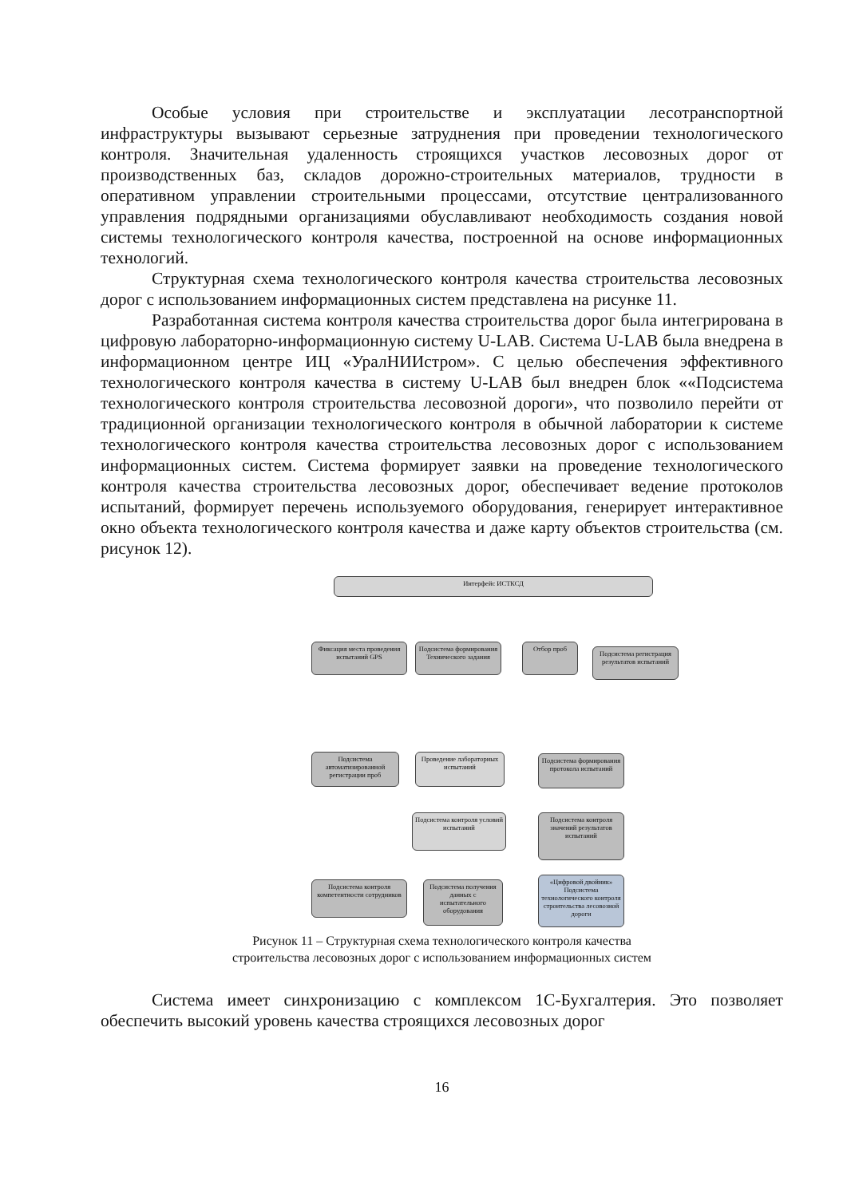Особые условия при строительстве и эксплуатации лесотранспортной инфраструктуры вызывают серьезные затруднения при проведении технологического контроля. Значительная удаленность строящихся участков лесовозных дорог от производственных баз, складов дорожно-строительных материалов, трудности в оперативном управлении строительными процессами, отсутствие централизованного управления подрядными организациями обуславливают необходимость создания новой системы технологического контроля качества, построенной на основе информационных технологий.
Структурная схема технологического контроля качества строительства лесовозных дорог с использованием информационных систем представлена на рисунке 11.
Разработанная система контроля качества строительства дорог была интегрирована в цифровую лабораторно-информационную систему U-LAB. Система U-LAB была внедрена в информационном центре ИЦ «УралНИИстром». С целью обеспечения эффективного технологического контроля качества в систему U-LAB был внедрен блок ««Подсистема технологического контроля строительства лесовозной дороги», что позволило перейти от традиционной организации технологического контроля в обычной лаборатории к системе технологического контроля качества строительства лесовозных дорог с использованием информационных систем. Система формирует заявки на проведение технологического контроля качества строительства лесовозных дорог, обеспечивает ведение протоколов испытаний, формирует перечень используемого оборудования, генерирует интерактивное окно объекта технологического контроля качества и даже карту объектов строительства (см. рисунок 12).
Интерфейс ИСТКСД
Фиксация места проведения испытаний GPS
Подсистема формирования Технического задания
Отбор проб
Подсистема регистрация результатов испытаний
Подсистема автоматизированной регистрации проб
Проведение лабораторных испытаний
Подсистема формирования протокола испытаний
Подсистема контроля условий испытаний
Подсистема контроля значений результатов испытаний
Подсистема контроля компетентности сотрудников
Подсистема получения данных с испытательного оборудования
«Цифровой двойник» Подсистема технологического контроля строительства лесовозной дороги
Рисунок 11 – Структурная схема технологического контроля качества
строительства лесовозных дорог с использованием информационных систем
Система имеет синхронизацию с комплексом 1С-Бухгалтерия. Это позволяет обеспечить высокий уровень качества строящихся лесовозных дорог
16